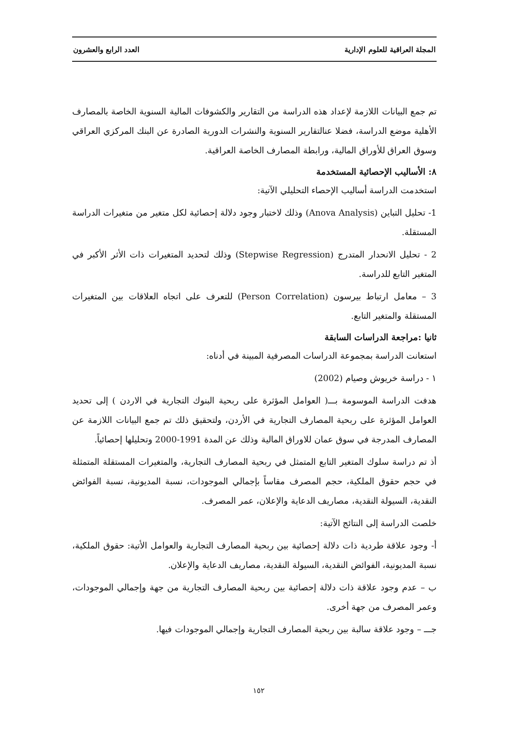المجلة العراقية للعلوم الإدارية العدد الرابع والعشرون
تم جمع البيانات اللازمة لإعداد هذه الدراسة من التقارير والكشوفات المالية السنوية الخاصة بالمصارف الأهلية موضع الدراسة، فضلا عنالتقارير السنوية والنشرات الدورية الصادرة عن البنك المركزي العراقي وسوق العراق للأوراق المالية، ورابطة المصارف الخاصة العراقية.
٨: الأساليب الإحصائية المستخدمة
استخدمت الدراسة أساليب الإحصاء التحليلي الآتية:
1- تحليل التباين (Anova Analysis) وذلك لاختبار وجود دلالة إحصائية لكل متغير من متغيرات الدراسة المستقلة.
2 - تحليل الانحدار المتدرج (Stepwise Regression) وذلك لتحديد المتغيرات ذات الأثر الأكبر في المتغير التابع للدراسة.
3 – معامل ارتباط بيرسون (Person Correlation) للتعرف على اتجاه العلاقات بين المتغيرات المستقلة والمتغير التابع.
ثانيا :مراجعة الدراسات السابقة
استعانت الدراسة بمجموعة الدراسات المصرفية المبينة في أدناه:
١ - دراسة خريوش وصيام (2002)
هدفت الدراسة الموسومة بـــ( العوامل المؤثرة على ربحية البنوك التجارية في الاردن ) إلى تحديد العوامل المؤثرة على ربحية المصارف التجارية في الأردن، ولتحقيق ذلك تم جمع البيانات اللازمة عن المصارف المدرجة في سوق عمان للاوراق المالية وذلك عن المدة 1991-2000 وتحليلها إحصائياً.
أذ تم دراسة سلوك المتغير التابع المتمثل في ربحية المصارف التجارية، والمتغيرات المستقلة المتمثلة في حجم حقوق الملكية، حجم المصرف مقاساً بإجمالي الموجودات، نسبة المديونية، نسبة الفوائض النقدية، السيولة النقدية، مصاريف الدعاية والإعلان، عمر المصرف.
خلصت الدراسة إلى النتائج الآتية:
أ- وجود علاقة طردية ذات دلالة إحصائية بين ربحية المصارف التجارية والعوامل الأتية: حقوق الملكية، نسبة المديونية، الفوائض النقدية، السيولة النقدية، مصاريف الدعاية والإعلان.
ب – عدم وجود علاقة ذات دلالة إحصائية بين ربحية المصارف التجارية من جهة وإجمالي الموجودات، وعمر المصرف من جهة أخرى.
جـــ – وجود علاقة سالبة بين ربحية المصارف التجارية وإجمالي الموجودات فيها.
١٥٢